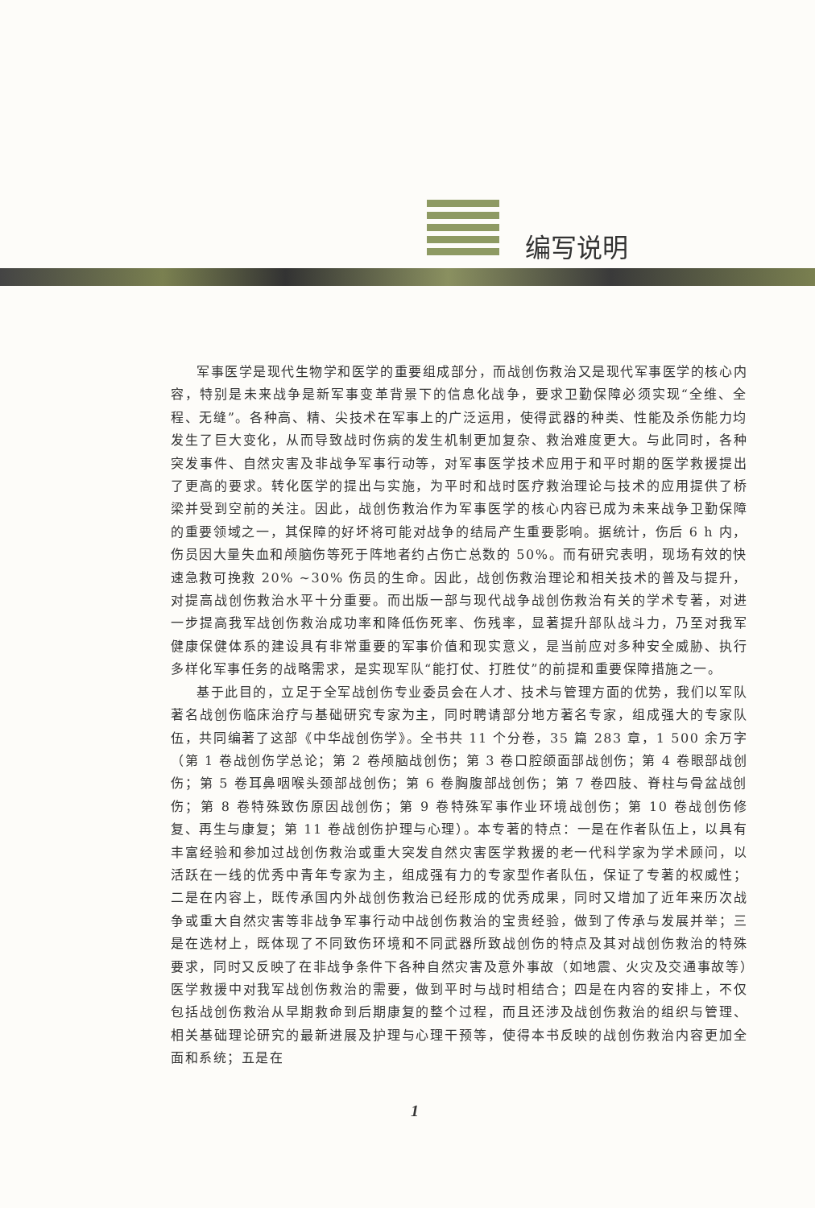编写说明
军事医学是现代生物学和医学的重要组成部分，而战创伤救治又是现代军事医学的核心内容，特别是未来战争是新军事变革背景下的信息化战争，要求卫勤保障必须实现“全维、全程、无缝”。各种高、精、尖技术在军事上的广泛运用，使得武器的种类、性能及杀伤能力均发生了巨大变化，从而导致战时伤病的发生机制更加复杂、救治难度更大。与此同时，各种突发事件、自然灾害及非战争军事行动等，对军事医学技术应用于和平时期的医学救援提出了更高的要求。转化医学的提出与实施，为平时和战时医疗救治理论与技术的应用提供了桥梁并受到空前的关注。因此，战创伤救治作为军事医学的核心内容已成为未来战争卫勤保障的重要领域之一，其保障的好坏将可能对战争的结局产生重要影响。据统计，伤后 6 h 内，伤员因大量失血和颅脑伤等死于阵地者约占伤亡总数的 50%。而有研究表明，现场有效的快速急救可挽救 20% ~30% 伤员的生命。因此，战创伤救治理论和相关技术的普及与提升，对提高战创伤救治水平十分重要。而出版一部与现代战争战创伤救治有关的学术专著，对进一步提高我军战创伤救治成功率和降低伤死率、伤残率，显著提升部队战斗力，乃至对我军健康保健体系的建设具有非常重要的军事价值和现实意义，是当前应对多种安全威胁、执行多样化军事任务的战略需求，是实现军队“能打仗、打胜仗”的前提和重要保障措施之一。
基于此目的，立足于全军战创伤专业委员会在人才、技术与管理方面的优势，我们以军队著名战创伤临床治疗与基础研究专家为主，同时聘请部分地方著名专家，组成强大的专家队伍，共同编著了这部《中华战创伤学》。全书共 11 个分卷，35 篇 283 章，1 500 余万字（第 1 卷战创伤学总论；第 2 卷颅脑战创伤；第 3 卷口腔颌面部战创伤；第 4 卷眼部战创伤；第 5 卷耳鼻咽喉头颈部战创伤；第 6 卷胸腹部战创伤；第 7 卷四肢、脊柱与骨盆战创伤；第 8 卷特殊致伤原因战创伤；第 9 卷特殊军事作业环境战创伤；第 10 卷战创伤修复、再生与康复；第 11 卷战创伤护理与心理）。本专著的特点：一是在作者队伍上，以具有丰富经验和参加过战创伤救治或重大突发自然灾害医学救援的老一代科学家为学术顾问，以活跃在一线的优秀中青年专家为主，组成强有力的专家型作者队伍，保证了专著的权威性；二是在内容上，既传承国内外战创伤救治已经形成的优秀成果，同时又增加了近年来历次战争或重大自然灾害等非战争军事行动中战创伤救治的宝贵经验，做到了传承与发展并举；三是在选材上，既体现了不同致伤环境和不同武器所致战创伤的特点及其对战创伤救治的特殊要求，同时又反映了在非战争条件下各种自然灾害及意外事故（如地震、火灾及交通事故等）医学救援中对我军战创伤救治的需要，做到平时与战时相结合；四是在内容的安排上，不仅包括战创伤救治从早期救命到后期康复的整个过程，而且还涉及战创伤救治的组织与管理、相关基础理论研究的最新进展及护理与心理干预等，使得本书反映的战创伤救治内容更加全面和系统；五是在
1